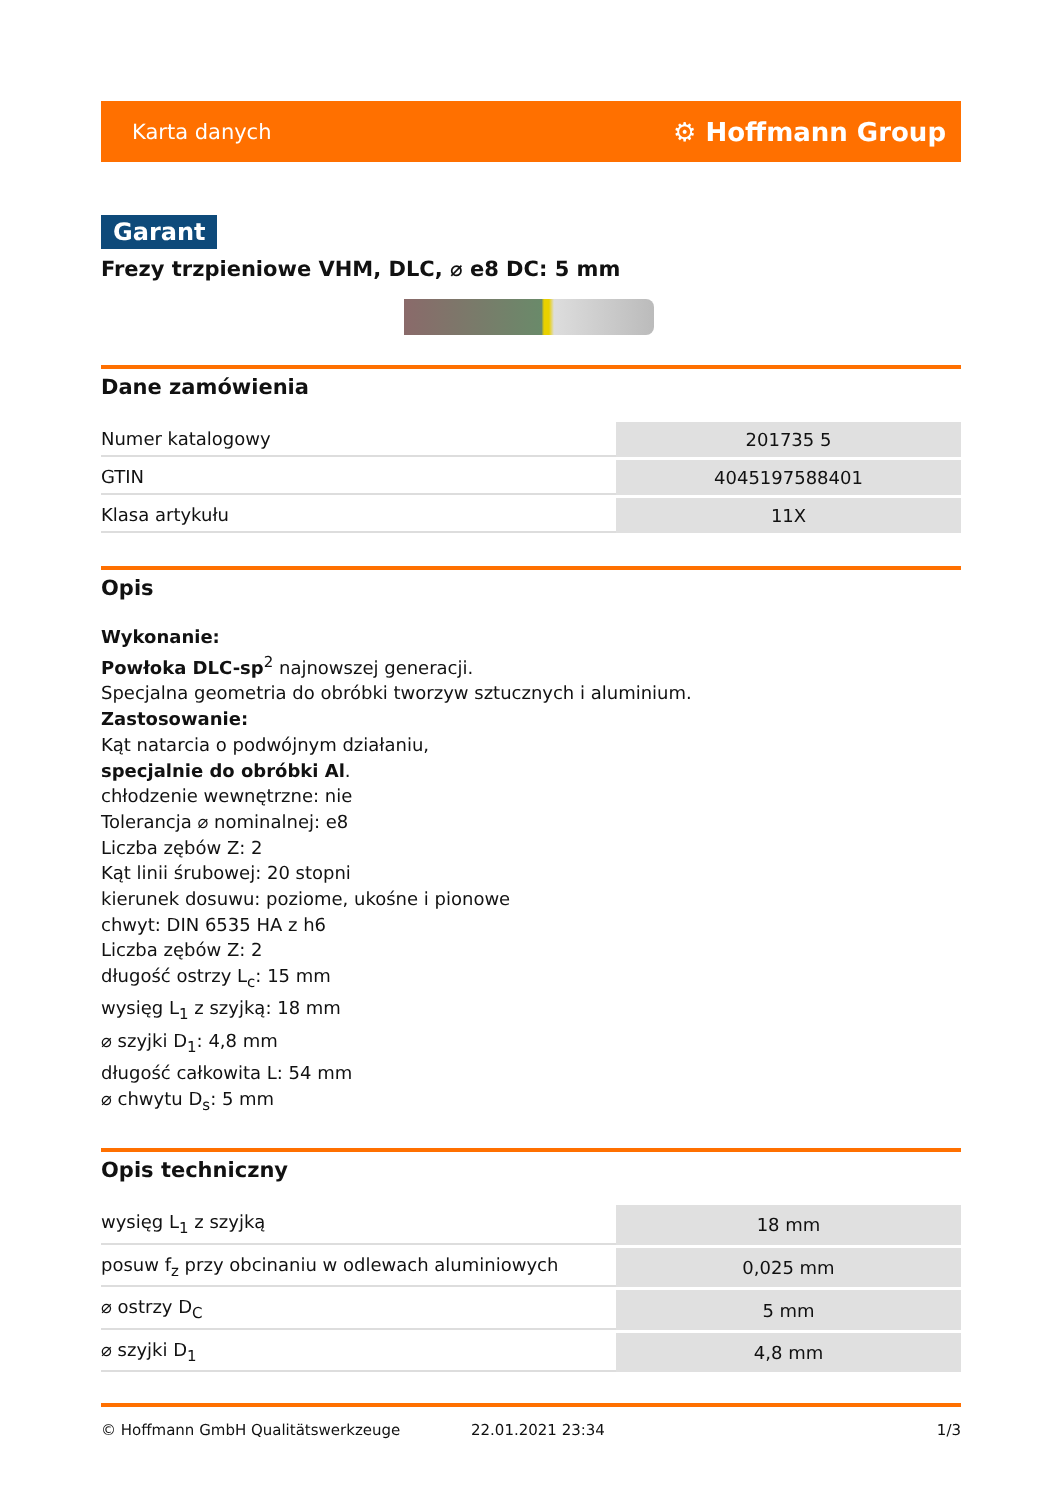Karta danych ⚙ Hoffmann Group
Garant
Frezy trzpieniowe VHM, DLC, ⌀ e8 DC: 5 mm
Dane zamówienia
| Numer katalogowy | 201735 5 |
| GTIN | 4045197588401 |
| Klasa artykułu | 11X |
Opis
Wykonanie:
Powłoka DLC-sp<sup>2</sup> najnowszej generacji.
Specjalna geometria do obróbki tworzyw sztucznych i aluminium.
Zastosowanie:
Kąt natarcia o podwójnym działaniu,
specjalnie do obróbki Al.
chłodzenie wewnętrzne: nie
Tolerancja ⌀ nominalnej: e8
Liczba zębów Z: 2
Kąt linii śrubowej: 20 stopni
kierunek dosuwu: poziome, ukośne i pionowe
chwyt: DIN 6535 HA z h6
Liczba zębów Z: 2
długość ostrzy L<sub>c</sub>: 15 mm
wysięg L<sub>1</sub> z szyjką: 18 mm
⌀ szyjki D<sub>1</sub>: 4,8 mm
długość całkowita L: 54 mm
⌀ chwytu D<sub>s</sub>: 5 mm
Opis techniczny
| wysięg L<sub>1</sub> z szyjką | 18 mm |
| posuw f<sub>z</sub> przy obcinaniu w odlewach aluminiowych | 0,025 mm |
| ⌀ ostrzy D<sub>C</sub> | 5 mm |
| ⌀ szyjki D<sub>1</sub> | 4,8 mm |
© Hoffmann GmbH Qualitätswerkzeuge 22.01.2021 23:34 1/3